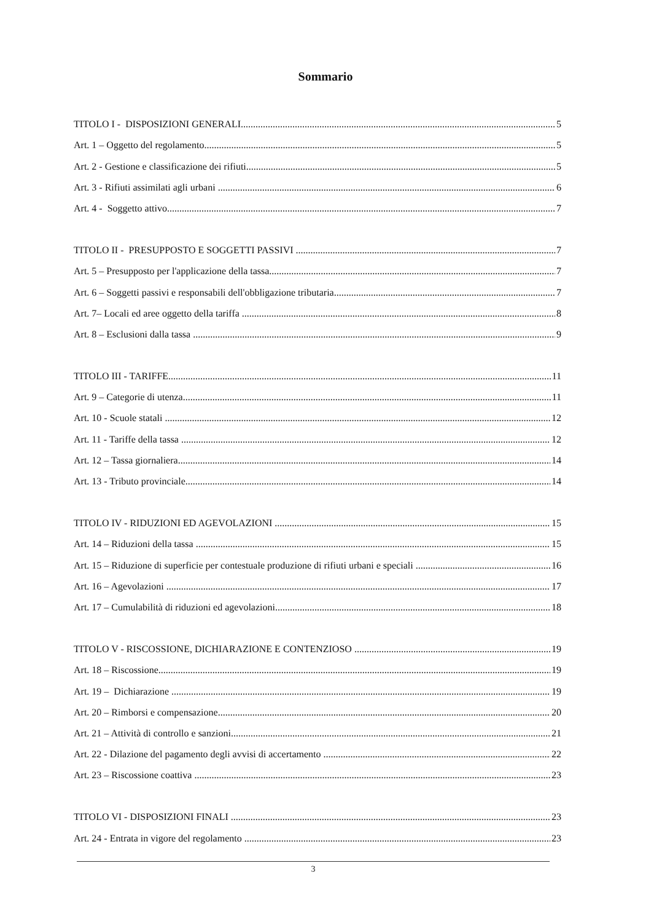Sommario
TITOLO I - DISPOSIZIONI GENERALI 5
Art. 1 – Oggetto del regolamento 5
Art. 2 - Gestione e classificazione dei rifiuti 5
Art. 3 - Rifiuti assimilati agli urbani 6
Art. 4 - Soggetto attivo 7
TITOLO II - PRESUPPOSTO E SOGGETTI PASSIVI 7
Art. 5 – Presupposto per l'applicazione della tassa 7
Art. 6 – Soggetti passivi e responsabili dell'obbligazione tributaria 7
Art. 7– Locali ed aree oggetto della tariffa 8
Art. 8 – Esclusioni dalla tassa 9
TITOLO III - TARIFFE 11
Art. 9 – Categorie di utenza 11
Art. 10 - Scuole statali 12
Art. 11 - Tariffe della tassa 12
Art. 12 – Tassa giornaliera 14
Art. 13 - Tributo provinciale 14
TITOLO IV - RIDUZIONI ED AGEVOLAZIONI 15
Art. 14 – Riduzioni della tassa 15
Art. 15 – Riduzione di superficie per contestuale produzione di rifiuti urbani e speciali 16
Art. 16 – Agevolazioni 17
Art. 17 – Cumulabilità di riduzioni ed agevolazioni 18
TITOLO V - RISCOSSIONE, DICHIARAZIONE E CONTENZIOSO 19
Art. 18 – Riscossione 19
Art. 19 – Dichiarazione 19
Art. 20 – Rimborsi e compensazione 20
Art. 21 – Attività di controllo e sanzioni 21
Art. 22 - Dilazione del pagamento degli avvisi di accertamento 22
Art. 23 – Riscossione coattiva 23
TITOLO VI - DISPOSIZIONI FINALI 23
Art. 24 - Entrata in vigore del regolamento 23
3